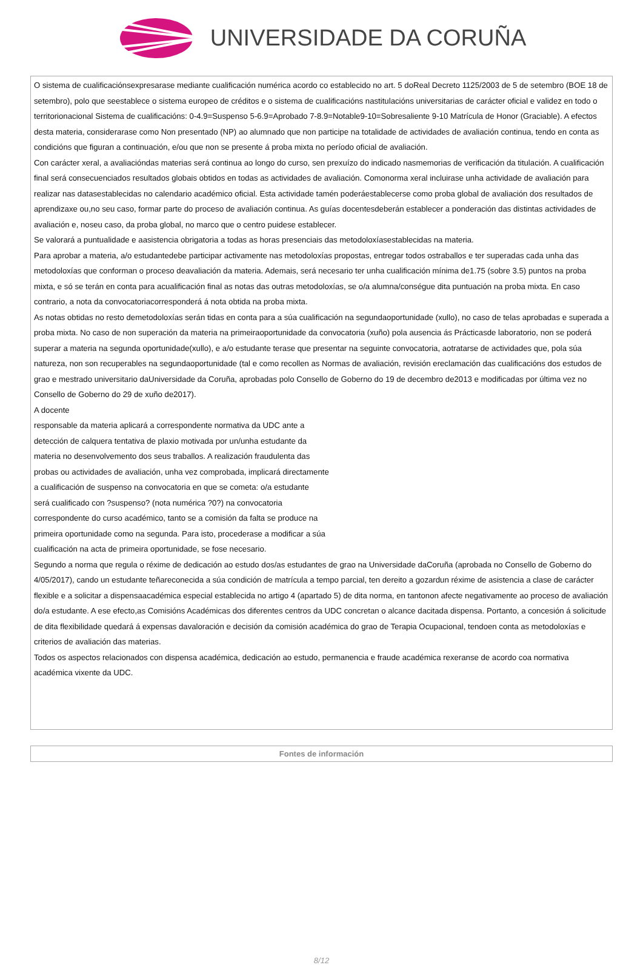UNIVERSIDADE DA CORUÑA
O sistema de cualificaciónsexpresarase mediante cualificación numérica acordo co establecido no art. 5 doReal Decreto 1125/2003 de 5 de setembro (BOE 18 de setembro), polo que seestablece o sistema europeo de créditos e o sistema de cualificacións nastitulacións universitarias de carácter oficial e validez en todo o territorionacional Sistema de cualificacións: 0-4.9=Suspenso 5-6.9=Aprobado 7-8.9=Notable9-10=Sobresaliente 9-10 Matrícula de Honor (Graciable). A efectos desta materia, considerarase como Non presentado (NP) ao alumnado que non participe na totalidade de actividades de avaliación continua, tendo en conta as condicións que figuran a continuación, e/ou que non se presente á proba mixta no período oficial de avaliación.
Con carácter xeral, a avaliacióndas materias será continua ao longo do curso, sen prexuízo do indicado nasmemorias de verificación da titulación. A cualificación final será consecuenciados resultados globais obtidos en todas as actividades de avaliación. Comonorma xeral incluirase unha actividade de avaliación para realizar nas datasestablecidas no calendario académico oficial. Esta actividade tamén poderáestablecerse como proba global de avaliación dos resultados de aprendizaxe ou,no seu caso, formar parte do proceso de avaliación continua. As guías docentesdeberán establecer a ponderación das distintas actividades de avaliación e, noseu caso, da proba global, no marco que o centro puidese establecer.
Se valorará a puntualidade e aasistencia obrigatoria a todas as horas presenciais das metodoloxíasestablecidas na materia.
Para aprobar a materia, a/o estudantedebe participar activamente nas metodoloxías propostas, entregar todos ostraballos e ter superadas cada unha das metodoloxías que conforman o proceso deavaliación da materia. Ademais, será necesario ter unha cualificación mínima de1.75 (sobre 3.5) puntos na proba mixta, e só se terán en conta para acualificación final as notas das outras metodoloxías, se o/a alumna/conségue dita puntuación na proba mixta. En caso contrario, a nota da convocatoriacorresponderá á nota obtida na proba mixta.
As notas obtidas no resto demetodoloxías serán tidas en conta para a súa cualificación na segundaoportunidade (xullo), no caso de telas aprobadas e superada a proba mixta. No caso de non superación da materia na primeiraoportunidade da convocatoria (xuño) pola ausencia ás Prácticasde laboratorio, non se poderá superar a materia na segunda oportunidade(xullo), e a/o estudante terase que presentar na seguinte convocatoria, aotratarse de actividades que, pola súa natureza, non son recuperables na segundaoportunidade (tal e como recollen as Normas de avaliación, revisión ereclamación das cualificacións dos estudos de grao e mestrado universitario daUniversidade da Coruña, aprobadas polo Consello de Goberno do 19 de decembro de2013 e modificadas por última vez no Consello de Goberno do 29 de xuño de2017).
A docente
responsable da materia aplicará a correspondente normativa da UDC ante a
detección de calquera tentativa de plaxio motivada por un/unha estudante da
materia no desenvolvemento dos seus traballos. A realización fraudulenta das
probas ou actividades de avaliación, unha vez comprobada, implicará directamente
a cualificación de suspenso na convocatoria en que se cometa: o/a estudante
será cualificado con ?suspenso? (nota numérica ?0?) na convocatoria
correspondente do curso académico, tanto se a comisión da falta se produce na
primeira oportunidade como na segunda. Para isto, procederase a modificar a súa
cualificación na acta de primeira oportunidade, se fose necesario.
Segundo a norma que regula o réxime de dedicación ao estudo dos/as estudantes de grao na Universidade daCoruña (aprobada no Consello de Goberno do 4/05/2017), cando un estudante teñareconecida a súa condición de matrícula a tempo parcial, ten dereito a gozardun réxime de asistencia a clase de carácter flexible e a solicitar a dispensaacadémica especial establecida no artigo 4 (apartado 5) de dita norma, en tantonon afecte negativamente ao proceso de avaliación do/a estudante. A ese efecto,as Comisións Académicas dos diferentes centros da UDC concretan o alcance dacitada dispensa. Portanto, a concesión á solicitude de dita flexibilidade quedará á expensas davaloración e decisión da comisión académica do grao de Terapia Ocupacional, tendoen conta as metodoloxías e criterios de avaliación das materias.
Todos os aspectos relacionados con dispensa académica, dedicación ao estudo, permanencia e fraude académica rexeranse de acordo coa normativa académica vixente da UDC.
Fontes de información
8/12